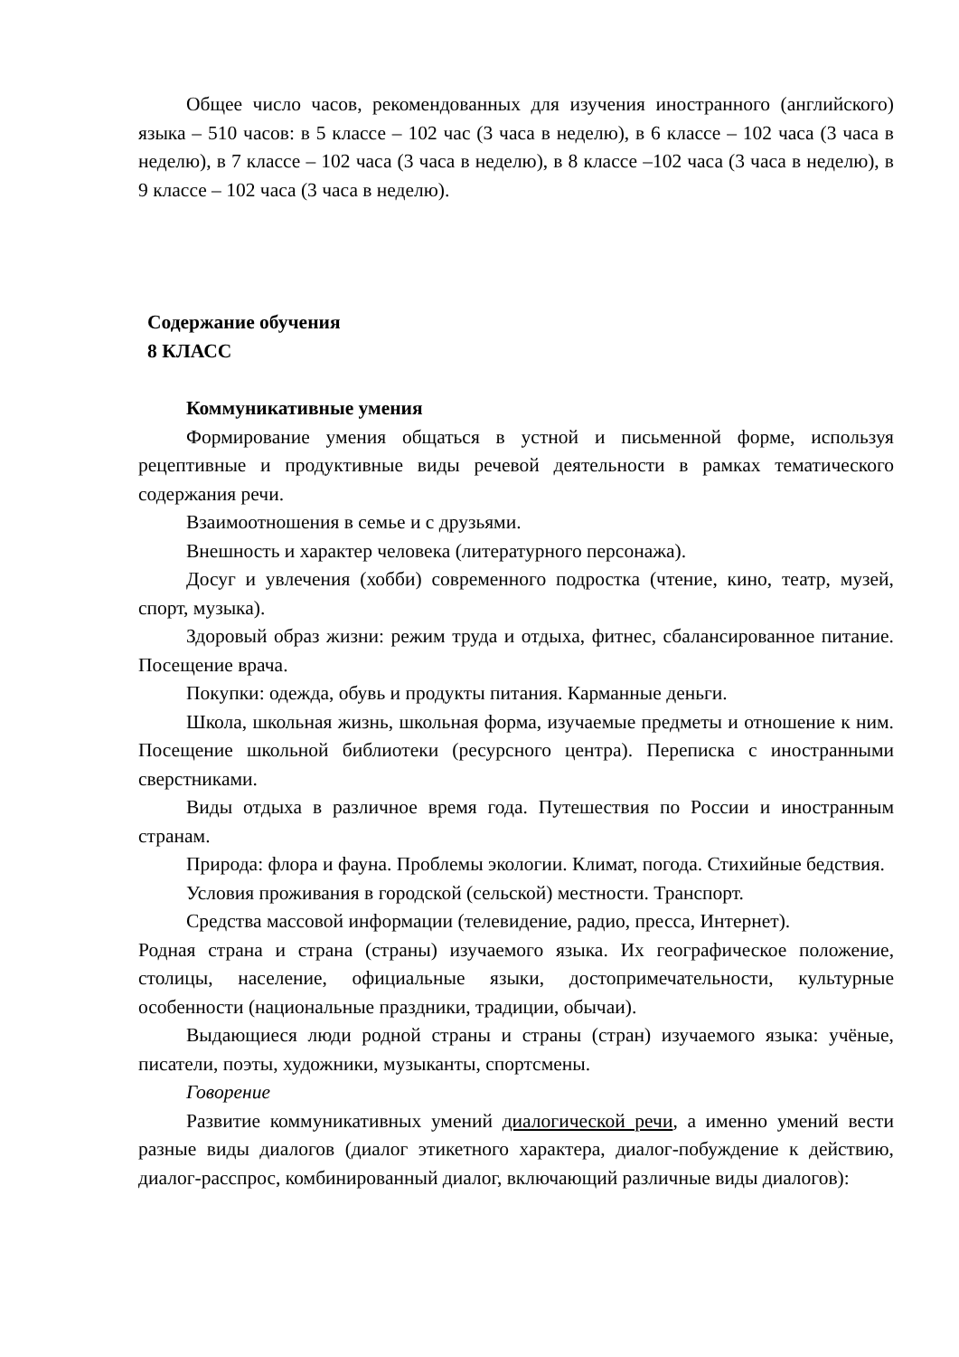Общее число часов, рекомендованных для изучения иностранного (английского) языка – 510 часов: в 5 классе – 102 час (3 часа в неделю), в 6 классе – 102 часа (3 часа в неделю), в 7 классе – 102 часа (3 часа в неделю), в 8 классе –102 часа (3 часа в неделю), в 9 классе – 102 часа (3 часа в неделю).
Содержание обучения
8 КЛАСС
Коммуникативные умения
Формирование умения общаться в устной и письменной форме, используя рецептивные и продуктивные виды речевой деятельности в рамках тематического содержания речи.
Взаимоотношения в семье и с друзьями.
Внешность и характер человека (литературного персонажа).
Досуг и увлечения (хобби) современного подростка (чтение, кино, театр, музей, спорт, музыка).
Здоровый образ жизни: режим труда и отдыха, фитнес, сбалансированное питание. Посещение врача.
Покупки: одежда, обувь и продукты питания. Карманные деньги.
Школа, школьная жизнь, школьная форма, изучаемые предметы и отношение к ним. Посещение школьной библиотеки (ресурсного центра). Переписка с иностранными сверстниками.
Виды отдыха в различное время года. Путешествия по России и иностранным странам.
Природа: флора и фауна. Проблемы экологии. Климат, погода. Стихийные бедствия.
Условия проживания в городской (сельской) местности. Транспорт.
Средства массовой информации (телевидение, радио, пресса, Интернет).
Родная страна и страна (страны) изучаемого языка. Их географическое положение, столицы, население, официальные языки, достопримечательности, культурные особенности (национальные праздники, традиции, обычаи).
Выдающиеся люди родной страны и страны (стран) изучаемого языка: учёные, писатели, поэты, художники, музыканты, спортсмены.
Говорение
Развитие коммуникативных умений диалогической речи, а именно умений вести разные виды диалогов (диалог этикетного характера, диалог-побуждение к действию, диалог-расспрос, комбинированный диалог, включающий различные виды диалогов):